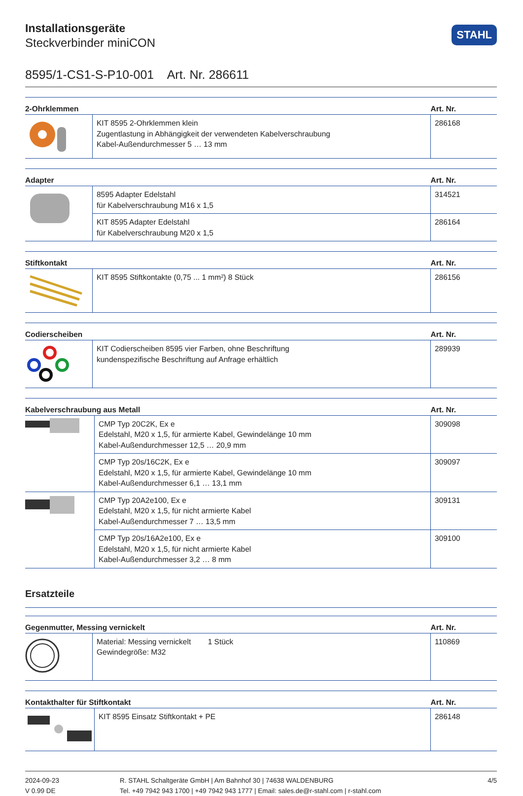STAHL
Installationsgeräte
Steckverbinder miniCON
8595/1-CS1-S-P10-001 Art. Nr. 286611
| 2-Ohrklemmen | | Art. Nr. |
| --- | --- | --- |
| | KIT 8595 2-Ohrklemmen klein Zugentlastung in Abhängigkeit der verwendeten Kabelverschraubung Kabel-Außendurchmesser 5 … 13 mm | 286168 |
| Adapter | | Art. Nr. |
| --- | --- | --- |
| | 8595 Adapter Edelstahl für Kabelverschraubung M16 x 1,5 | 314521 |
| | KIT 8595 Adapter Edelstahl für Kabelverschraubung M20 x 1,5 | 286164 |
| Stiftkontakt | | Art. Nr. |
| --- | --- | --- |
| | KIT 8595 Stiftkontakte (0,75 ... 1 mm²) 8 Stück | 286156 |
| Codierscheiben | | Art. Nr. |
| --- | --- | --- |
| | KIT Codierscheiben 8595 vier Farben, ohne Beschriftung kundenspezifische Beschriftung auf Anfrage erhältlich | 289939 |
| Kabelverschraubung aus Metall | | Art. Nr. |
| --- | --- | --- |
| | CMP Typ 20C2K, Ex e Edelstahl, M20 x 1,5, für armierte Kabel, Gewindelänge 10 mm Kabel-Außendurchmesser 12,5 … 20,9 mm | 309098 |
| | CMP Typ 20s/16C2K, Ex e Edelstahl, M20 x 1,5, für armierte Kabel, Gewindelänge 10 mm Kabel-Außendurchmesser 6,1 … 13,1 mm | 309097 |
| | CMP Typ 20A2e100, Ex e Edelstahl, M20 x 1,5, für nicht armierte Kabel Kabel-Außendurchmesser 7 … 13,5 mm | 309131 |
| | CMP Typ 20s/16A2e100, Ex e Edelstahl, M20 x 1,5, für nicht armierte Kabel Kabel-Außendurchmesser 3,2 … 8 mm | 309100 |
Ersatzteile
| Gegenmutter, Messing vernickelt | | Art. Nr. |
| --- | --- | --- |
| | Material: Messing vernickelt 1 Stück Gewindegröße: M32 | 110869 |
| Kontakthalter für Stiftkontakt | | Art. Nr. |
| --- | --- | --- |
| | KIT 8595 Einsatz Stiftkontakt + PE | 286148 |
2024-09-23
V 0.99 DE
R. STAHL Schaltgeräte GmbH | Am Bahnhof 30 | 74638 WALDENBURG
Tel. +49 7942 943 1700 | +49 7942 943 1777 | Email: sales.de@r-stahl.com | r-stahl.com
4/5